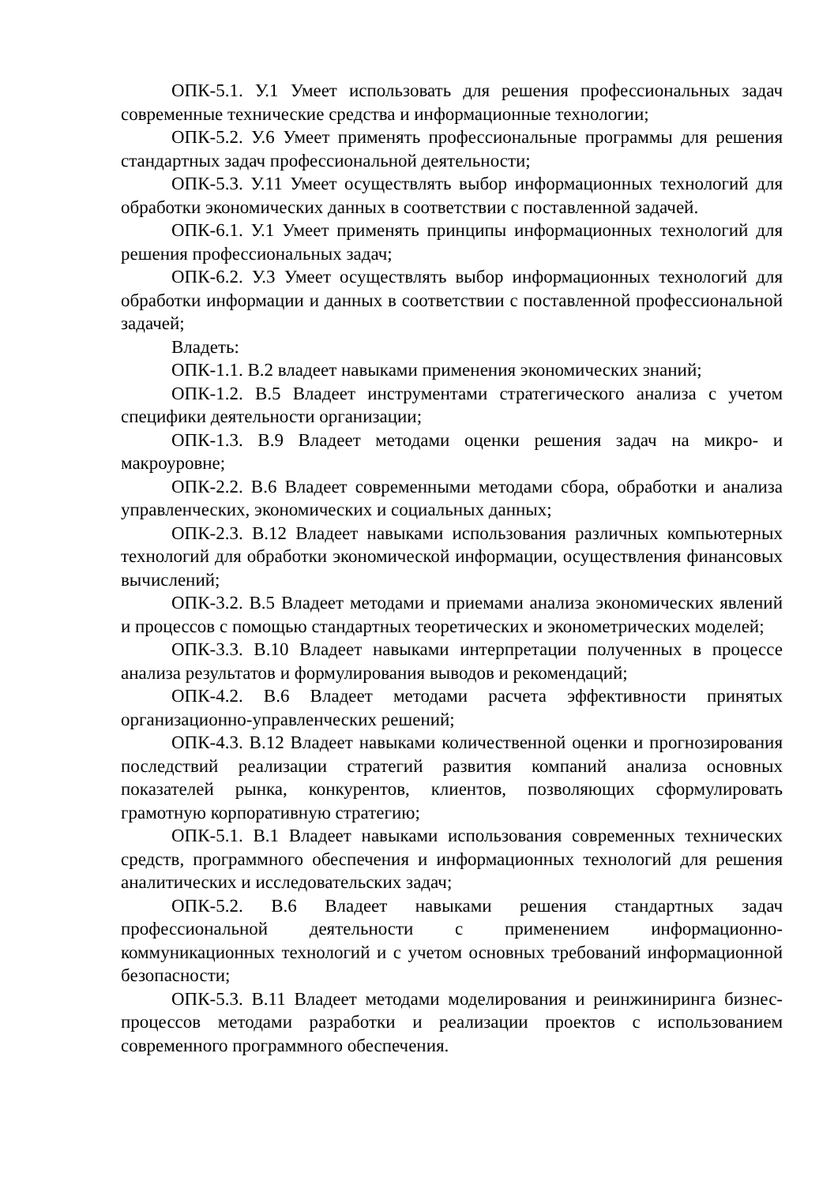ОПК-5.1. У.1 Умеет использовать для решения профессиональных задач современные технические средства и информационные технологии;
ОПК-5.2. У.6 Умеет применять профессиональные программы для решения стандартных задач профессиональной деятельности;
ОПК-5.3. У.11 Умеет осуществлять выбор информационных технологий для обработки экономических данных в соответствии с поставленной задачей.
ОПК-6.1. У.1 Умеет применять принципы информационных технологий для решения профессиональных задач;
ОПК-6.2. У.3 Умеет осуществлять выбор информационных технологий для обработки информации и данных в соответствии с поставленной профессиональной задачей;
Владеть:
ОПК-1.1. В.2 владеет навыками применения экономических знаний;
ОПК-1.2. В.5 Владеет инструментами стратегического анализа с учетом специфики деятельности организации;
ОПК-1.3. В.9 Владеет методами оценки решения задач на микро- и макроуровне;
ОПК-2.2. В.6 Владеет современными методами сбора, обработки и анализа управленческих, экономических и социальных данных;
ОПК-2.3. В.12 Владеет навыками использования различных компьютерных технологий для обработки экономической информации, осуществления финансовых вычислений;
ОПК-3.2. В.5 Владеет методами и приемами анализа экономических явлений и процессов с помощью стандартных теоретических и эконометрических моделей;
ОПК-3.3. В.10 Владеет навыками интерпретации полученных в процессе анализа результатов и формулирования выводов и рекомендаций;
ОПК-4.2. В.6 Владеет методами расчета эффективности принятых организационно-управленческих решений;
ОПК-4.3. В.12 Владеет навыками количественной оценки и прогнозирования последствий реализации стратегий развития компаний анализа основных показателей рынка, конкурентов, клиентов, позволяющих сформулировать грамотную корпоративную стратегию;
ОПК-5.1. В.1 Владеет навыками использования современных технических средств, программного обеспечения и информационных технологий для решения аналитических и исследовательских задач;
ОПК-5.2. В.6 Владеет навыками решения стандартных задач профессиональной деятельности с применением информационно-коммуникационных технологий и с учетом основных требований информационной безопасности;
ОПК-5.3. В.11 Владеет методами моделирования и реинжиниринга бизнес-процессов методами разработки и реализации проектов с использованием современного программного обеспечения.